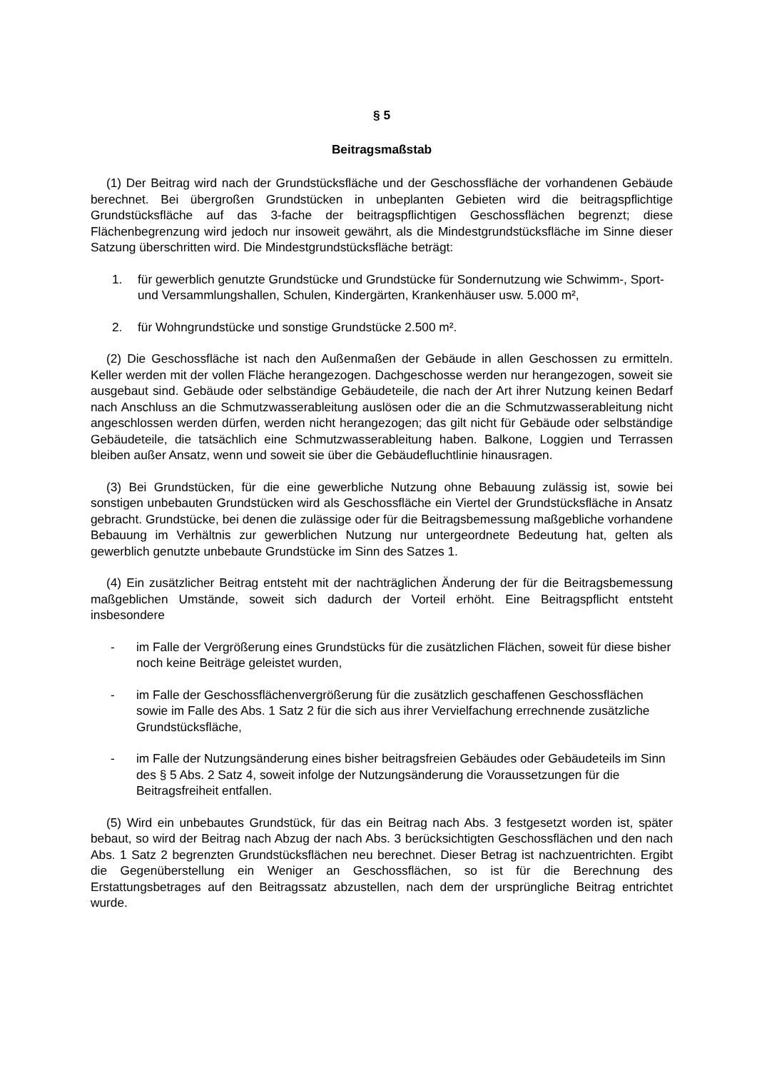§ 5
Beitragsmaßstab
(1) Der Beitrag wird nach der Grundstücksfläche und der Geschossfläche der vorhandenen Gebäude berechnet. Bei übergroßen Grundstücken in unbeplanten Gebieten wird die beitrags­pflichtige Grundstücksfläche auf das 3-fache der beitragspflichtigen Geschossflächen begrenzt; diese Flächenbegrenzung wird jedoch nur insoweit gewährt, als die Mindestgrund­stücksfläche im Sinne dieser Satzung überschritten wird. Die Mindestgrundstücksfläche beträgt:
1. für gewerblich genutzte Grundstücke und Grundstücke für Sondernutzung wie Schwimm-, Sport- und Versammlungshallen, Schulen, Kindergärten, Krankenhäuser usw. 5.000 m²,
2. für Wohngrundstücke und sonstige Grundstücke 2.500 m².
(2) Die Geschossfläche ist nach den Außenmaßen der Gebäude in allen Geschossen zu ermitteln. Keller werden mit der vollen Fläche herangezogen. Dachgeschosse werden nur herangezogen, soweit sie ausgebaut sind. Gebäude oder selbständige Gebäudeteile, die nach der Art ihrer Nutzung keinen Bedarf nach Anschluss an die Schmutzwasserableitung auslösen oder die an die Schmutzwasserableitung nicht angeschlossen werden dürfen, werden nicht herangezogen; das gilt nicht für Gebäude oder selbständige Gebäudeteile, die tatsächlich eine Schmutzwasserableitung haben. Balkone, Loggien und Terrassen bleiben außer Ansatz, wenn und soweit sie über die Gebäudefluchtlinie hinausragen.
(3) Bei Grundstücken, für die eine gewerbliche Nutzung ohne Bebauung zulässig ist, sowie bei sonstigen unbebauten Grundstücken wird als Geschossfläche ein Viertel der Grundstücks­fläche in Ansatz gebracht. Grundstücke, bei denen die zulässige oder für die Beitragsbemessung maßgebliche vorhandene Bebauung im Verhältnis zur gewerblichen Nutzung nur untergeordnete Bedeutung hat, gelten als gewerblich genutzte unbebaute Grund­stücke im Sinn des Satzes 1.
(4) Ein zusätzlicher Beitrag entsteht mit der nachträglichen Änderung der für die Beitragsbe­messung maßgeblichen Umstände, soweit sich dadurch der Vorteil erhöht. Eine Beitragspflicht entsteht insbesondere
- im Falle der Vergrößerung eines Grundstücks für die zusätzlichen Flächen, soweit für diese bisher noch keine Beiträge geleistet wurden,
- im Falle der Geschossflächenvergrößerung für die zusätzlich geschaffenen Geschossflächen sowie im Falle des Abs. 1 Satz 2 für die sich aus ihrer Vervielfachung errechnende zusätzliche Grundstücksfläche,
- im Falle der Nutzungsänderung eines bisher beitragsfreien Gebäudes oder Gebäude­teils im Sinn des § 5 Abs. 2 Satz 4, soweit infolge der Nutzungsänderung die Voraus­setzungen für die Beitragsfreiheit entfallen.
(5) Wird ein unbebautes Grundstück, für das ein Beitrag nach Abs. 3 festgesetzt worden ist, später bebaut, so wird der Beitrag nach Abzug der nach Abs. 3 berücksichtigten Geschossflä­chen und den nach Abs. 1 Satz 2 begrenzten Grundstücksflächen neu berechnet. Dieser Betrag ist nachzuentrichten. Ergibt die Gegenüberstellung ein Weniger an Geschossflächen, so ist für die Berechnung des Erstattungsbetrages auf den Beitragssatz abzustellen, nach dem der ursprüngliche Beitrag entrichtet wurde.